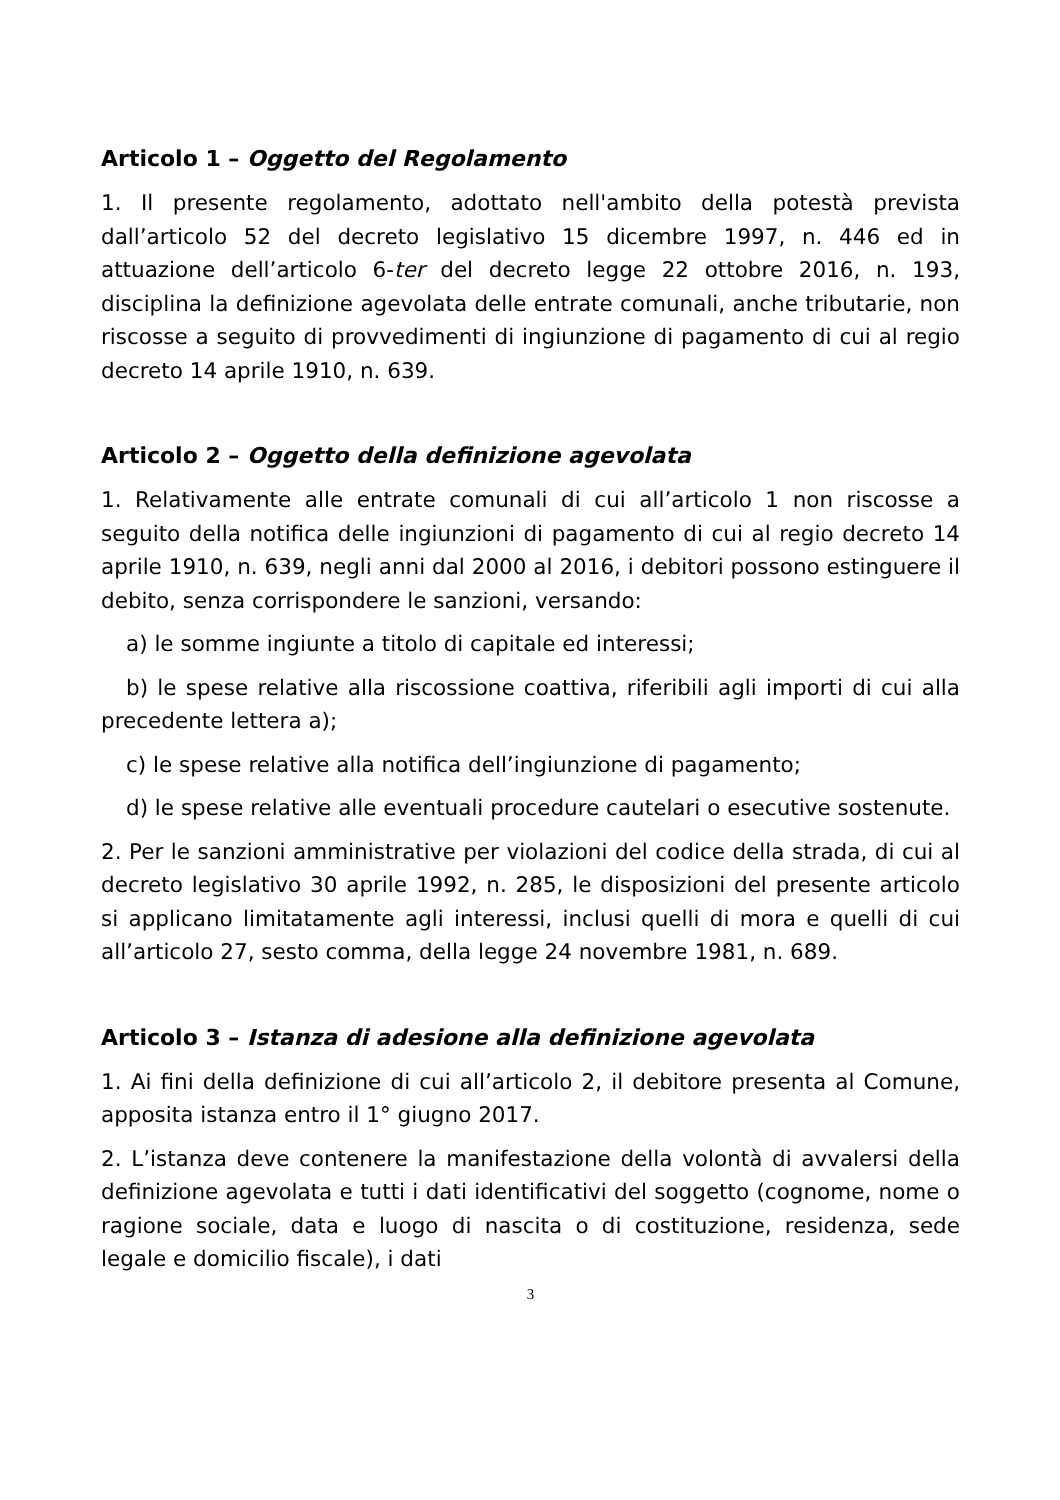Articolo 1 – Oggetto del Regolamento
1. Il presente regolamento, adottato nell'ambito della potestà prevista dall’articolo 52 del decreto legislativo 15 dicembre 1997, n. 446 ed in attuazione dell’articolo 6-ter del decreto legge 22 ottobre 2016, n. 193, disciplina la definizione agevolata delle entrate comunali, anche tributarie, non riscosse a seguito di provvedimenti di ingiunzione di pagamento di cui al regio decreto 14 aprile 1910, n. 639.
Articolo 2 – Oggetto della definizione agevolata
1. Relativamente alle entrate comunali di cui all’articolo 1 non riscosse a seguito della notifica delle ingiunzioni di pagamento di cui al regio decreto 14 aprile 1910, n. 639, negli anni dal 2000 al 2016, i debitori possono estinguere il debito, senza corrispondere le sanzioni, versando:
a) le somme ingiunte a titolo di capitale ed interessi;
b) le spese relative alla riscossione coattiva, riferibili agli importi di cui alla precedente lettera a);
c) le spese relative alla notifica dell’ingiunzione di pagamento;
d) le spese relative alle eventuali procedure cautelari o esecutive sostenute.
2. Per le sanzioni amministrative per violazioni del codice della strada, di cui al decreto legislativo 30 aprile 1992, n. 285, le disposizioni del presente articolo si applicano limitatamente agli interessi, inclusi quelli di mora e quelli di cui all’articolo 27, sesto comma, della legge 24 novembre 1981, n. 689.
Articolo 3 – Istanza di adesione alla definizione agevolata
1. Ai fini della definizione di cui all’articolo 2, il debitore presenta al Comune, apposita istanza entro il 1° giugno 2017.
2. L’istanza deve contenere la manifestazione della volontà di avvalersi della definizione agevolata e tutti i dati identificativi del soggetto (cognome, nome o ragione sociale, data e luogo di nascita o di costituzione, residenza, sede legale e domicilio fiscale), i dati
3